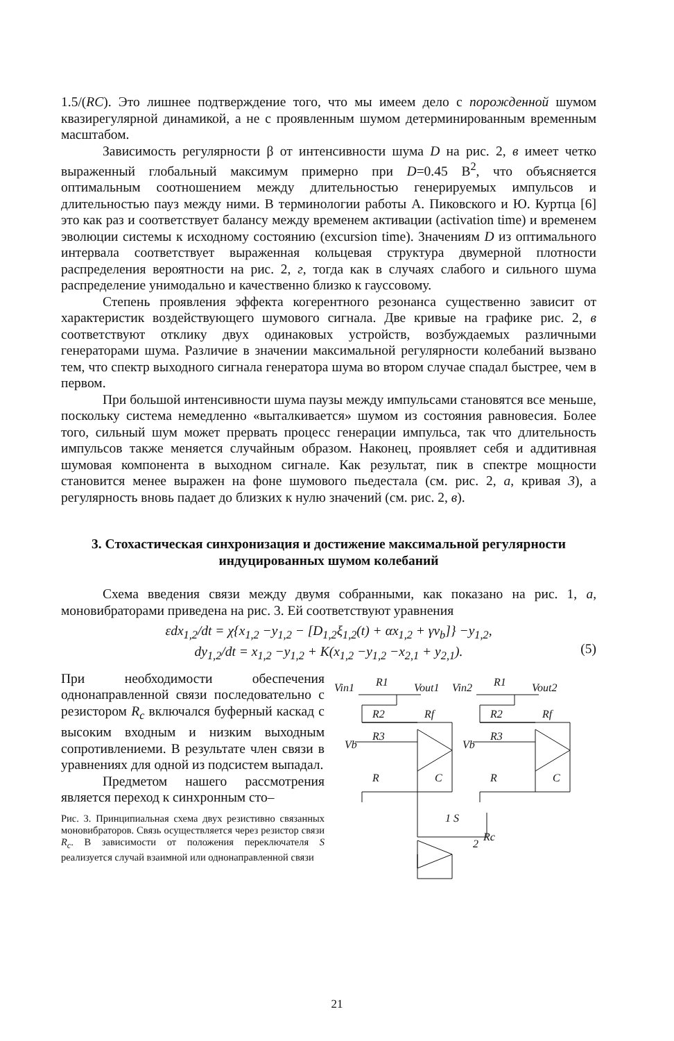1.5/(RC). Это лишнее подтверждение того, что мы имеем дело с порожденной шумом квазирегулярной динамикой, а не с проявленным шумом детерминированным временным масштабом.
Зависимость регулярности β от интенсивности шума D на рис. 2, в имеет четко выраженный глобальный максимум примерно при D=0.45 В<sup>2</sup>, что объясняется оптимальным соотношением между длительностью генерируемых импульсов и длительностью пауз между ними. В терминологии работы А. Пиковского и Ю. Куртца [6] это как раз и соответствует балансу между временем активации (activation time) и временем эволюции системы к исходному состоянию (excursion time). Значениям D из оптимального интервала соответствует выраженная кольцевая структура двумерной плотности распределения вероятности на рис. 2, г, тогда как в случаях слабого и сильного шума распределение унимодально и качественно близко к гауссовому.
Степень проявления эффекта когерентного резонанса существенно зависит от характеристик воздействующего шумового сигнала. Две кривые на графике рис. 2, в соответствуют отклику двух одинаковых устройств, возбуждаемых различными генераторами шума. Различие в значении максимальной регулярности колебаний вызвано тем, что спектр выходного сигнала генератора шума во втором случае спадал быстрее, чем в первом.
При большой интенсивности шума паузы между импульсами становятся все меньше, поскольку система немедленно «выталкивается» шумом из состояния равновесия. Более того, сильный шум может прервать процесс генерации импульса, так что длительность импульсов также меняется случайным образом. Наконец, проявляет себя и аддитивная шумовая компонента в выходном сигнале. Как результат, пик в спектре мощности становится менее выражен на фоне шумового пьедестала (см. рис. 2, а, кривая 3), а регулярность вновь падает до близких к нулю значений (см. рис. 2, в).
3. Стохастическая синхронизация и достижение максимальной регулярности индуцированных шумом колебаний
Схема введения связи между двумя собранными, как показано на рис. 1, а, моновибраторами приведена на рис. 3. Ей соответствуют уравнения
εdx<sub>1,2</sub>/dt = χ{x<sub>1,2</sub> −y<sub>1,2</sub> − [D<sub>1,2</sub>ξ<sub>1,2</sub>(t) + αx<sub>1,2</sub> + γv<sub>b</sub>]} −y<sub>1,2</sub>,
dy<sub>1,2</sub>/dt = x<sub>1,2</sub> −y<sub>1,2</sub> + K(x<sub>1,2</sub> −y<sub>1,2</sub> −x<sub>2,1</sub> + y<sub>2,1</sub>).
(5)
При необходимости обеспечения однонаправленной связи последовательно с резистором R<sub>c</sub> включался буферный каскад с высоким входным и низким выходным сопротивлениеми. В результате член связи в уравнениях для одной из подсистем выпадал.
Предметом нашего рассмотрения является переход к синхронным сто–
Рис. 3. Принципиальная схема двух резистивно связанных моновибраторов. Связь осуществляется через резистор связи R<sub>c</sub>. В зависимости от положения переключателя S реализуется случай взаимной или однонаправленной связи
Vin1
R1
Vout1
Vin2
R1
Vout2
R2
Rf
R2
Rf
Vb
R3
Vb
R3
R
C
R
C
1 S
2
Rc
21